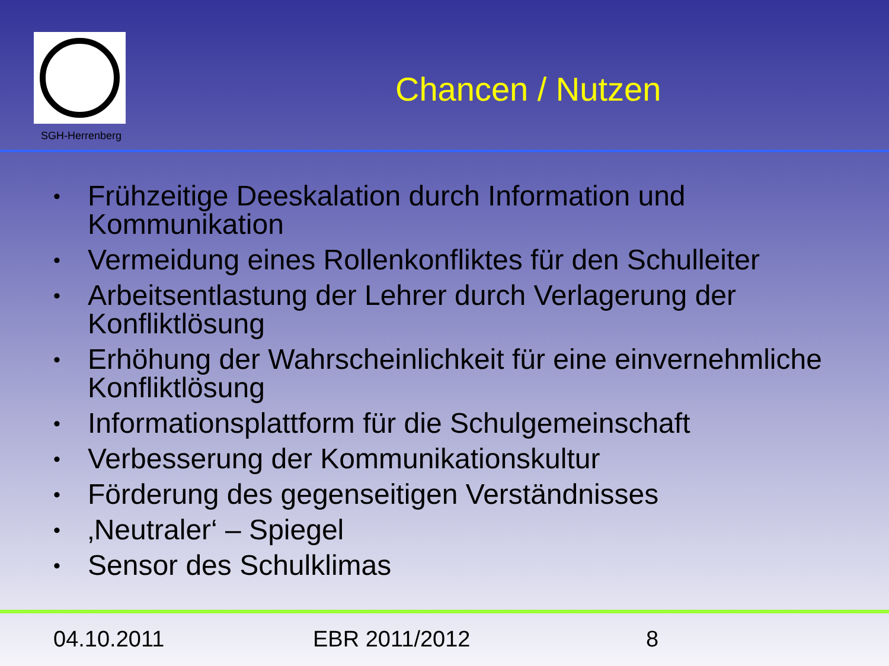SGH-Herrenberg
Chancen / Nutzen
• Frühzeitige Deeskalation durch Information und Kommunikation
• Vermeidung eines Rollenkonfliktes für den Schulleiter
• Arbeitsentlastung der Lehrer durch Verlagerung der Konfliktlösung
• Erhöhung der Wahrscheinlichkeit für eine einvernehmliche Konfliktlösung
• Informationsplattform für die Schulgemeinschaft
• Verbesserung der Kommunikationskultur
• Förderung des gegenseitigen Verständnisses
• ‚Neutraler‘ – Spiegel
• Sensor des Schulklimas
04.10.2011 EBR 2011/2012 8